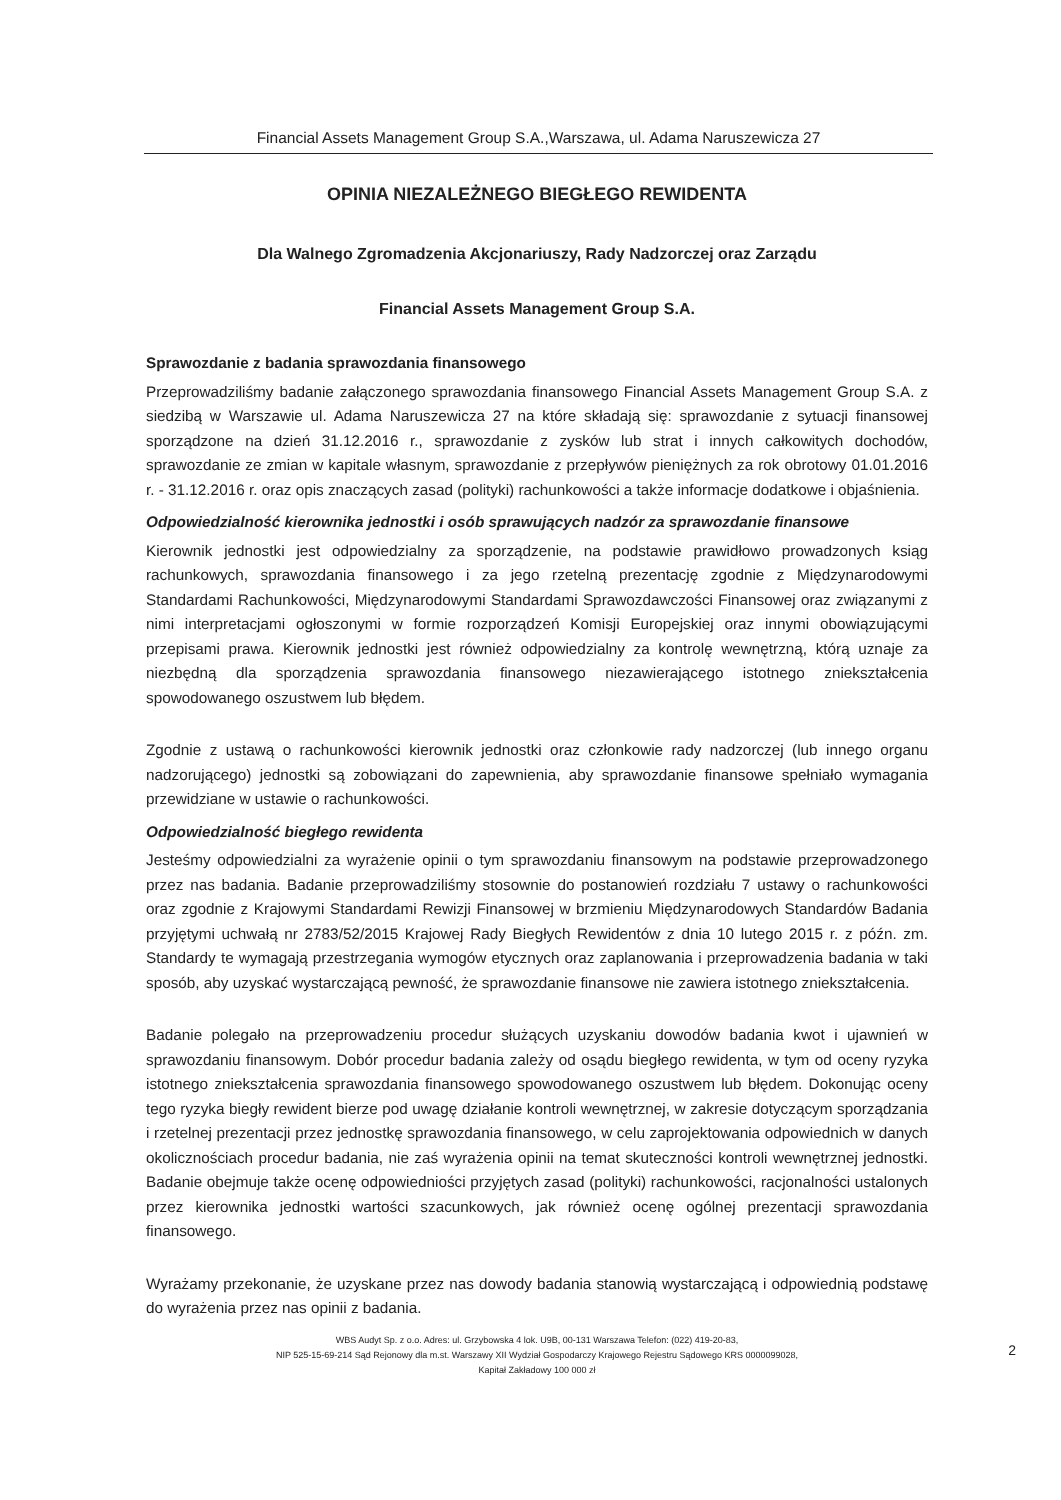Financial Assets Management Group S.A.,Warszawa, ul. Adama Naruszewicza 27
OPINIA NIEZALEŻNEGO BIEGŁEGO REWIDENTA
Dla Walnego Zgromadzenia Akcjonariuszy, Rady Nadzorczej oraz Zarządu
Financial Assets Management Group S.A.
Sprawozdanie z badania sprawozdania finansowego
Przeprowadziliśmy badanie załączonego sprawozdania finansowego Financial Assets Management Group S.A. z siedzibą w Warszawie ul. Adama Naruszewicza 27 na które składają się: sprawozdanie z sytuacji finansowej sporządzone na dzień 31.12.2016 r., sprawozdanie z zysków lub strat i innych całkowitych dochodów, sprawozdanie ze zmian w kapitale własnym, sprawozdanie z przepływów pieniężnych za rok obrotowy 01.01.2016 r. - 31.12.2016 r. oraz opis znaczących zasad (polityki) rachunkowości a także informacje dodatkowe i objaśnienia.
Odpowiedzialność kierownika jednostki i osób sprawujących nadzór za sprawozdanie finansowe
Kierownik jednostki jest odpowiedzialny za sporządzenie, na podstawie prawidłowo prowadzonych ksiąg rachunkowych, sprawozdania finansowego i za jego rzetelną prezentację zgodnie z Międzynarodowymi Standardami Rachunkowości, Międzynarodowymi Standardami Sprawozdawczości Finansowej oraz związanymi z nimi interpretacjami ogłoszonymi w formie rozporządzeń Komisji Europejskiej oraz innymi obowiązującymi przepisami prawa. Kierownik jednostki jest również odpowiedzialny za kontrolę wewnętrzną, którą uznaje za niezbędną dla sporządzenia sprawozdania finansowego niezawierającego istotnego zniekształcenia spowodowanego oszustwem lub błędem.
Zgodnie z ustawą o rachunkowości kierownik jednostki oraz członkowie rady nadzorczej (lub innego organu nadzorującego) jednostki są zobowiązani do zapewnienia, aby sprawozdanie finansowe spełniało wymagania przewidziane w ustawie o rachunkowości.
Odpowiedzialność biegłego rewidenta
Jesteśmy odpowiedzialni za wyrażenie opinii o tym sprawozdaniu finansowym na podstawie przeprowadzonego przez nas badania. Badanie przeprowadziliśmy stosownie do postanowień rozdziału 7 ustawy o rachunkowości oraz zgodnie z Krajowymi Standardami Rewizji Finansowej w brzmieniu Międzynarodowych Standardów Badania przyjętymi uchwałą nr 2783/52/2015 Krajowej Rady Biegłych Rewidentów z dnia 10 lutego 2015 r. z późn. zm. Standardy te wymagają przestrzegania wymogów etycznych oraz zaplanowania i przeprowadzenia badania w taki sposób, aby uzyskać wystarczającą pewność, że sprawozdanie finansowe nie zawiera istotnego zniekształcenia.
Badanie polegało na przeprowadzeniu procedur służących uzyskaniu dowodów badania kwot i ujawnień w sprawozdaniu finansowym. Dobór procedur badania zależy od osądu biegłego rewidenta, w tym od oceny ryzyka istotnego zniekształcenia sprawozdania finansowego spowodowanego oszustwem lub błędem. Dokonując oceny tego ryzyka biegły rewident bierze pod uwagę działanie kontroli wewnętrznej, w zakresie dotyczącym sporządzania i rzetelnej prezentacji przez jednostkę sprawozdania finansowego, w celu zaprojektowania odpowiednich w danych okolicznościach procedur badania, nie zaś wyrażenia opinii na temat skuteczności kontroli wewnętrznej jednostki. Badanie obejmuje także ocenę odpowiedniości przyjętych zasad (polityki) rachunkowości, racjonalności ustalonych przez kierownika jednostki wartości szacunkowych, jak również ocenę ogólnej prezentacji sprawozdania finansowego.
Wyrażamy przekonanie, że uzyskane przez nas dowody badania stanowią wystarczającą i odpowiednią podstawę do wyrażenia przez nas opinii z badania.
WBS Audyt Sp. z o.o. Adres: ul. Grzybowska 4 lok. U9B, 00-131 Warszawa Telefon: (022) 419-20-83,
NIP 525-15-69-214 Sąd Rejonowy dla m.st. Warszawy XII Wydział Gospodarczy Krajowego Rejestru Sądowego KRS 0000099028,
Kapitał Zakładowy 100 000 zł
2